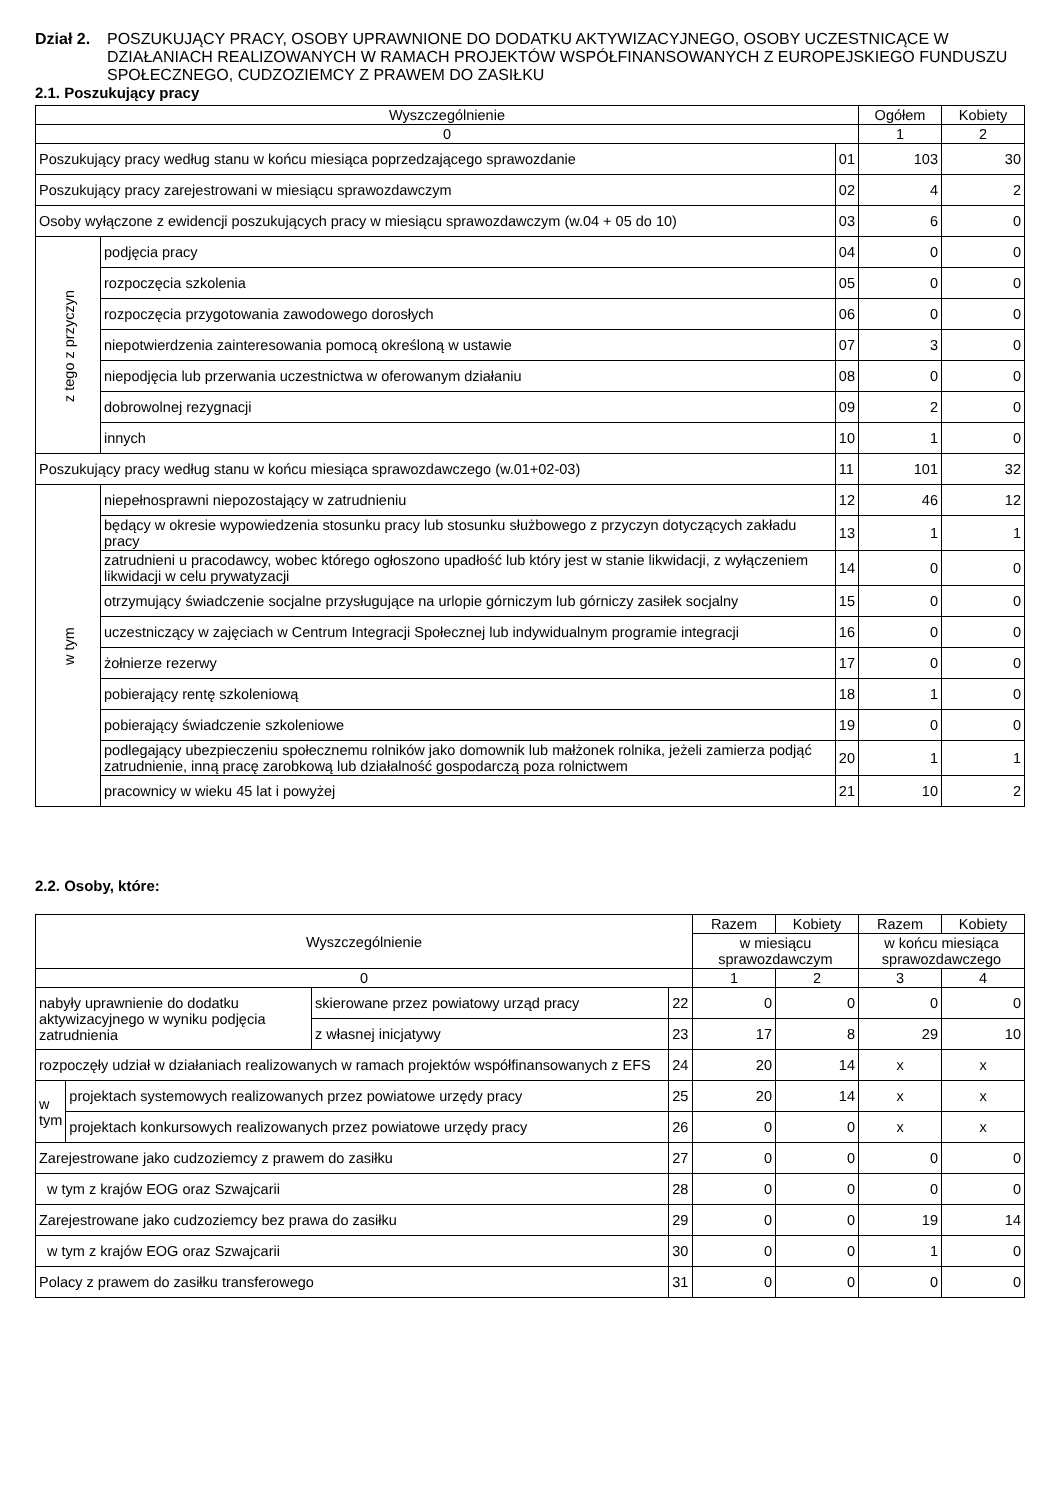Dział 2. POSZUKUJĄCY PRACY, OSOBY UPRAWNIONE DO DODATKU AKTYWIZACYJNEGO, OSOBY UCZESTNICĄCE W DZIAŁANIACH REALIZOWANYCH W RAMACH PROJEKTÓW WSPÓŁFINANSOWANYCH Z EUROPEJSKIEGO FUNDUSZU SPOŁECZNEGO, CUDZOZIEMCY Z PRAWEM DO ZASIŁKU
2.1. Poszukujący pracy
| Wyszczególnienie | | | Ogółem | Kobiety |
| 0 | | | 1 | 2 |
| Poszukujący pracy według stanu w końcu miesiąca poprzedzającego sprawozdanie | | 01 | 103 | 30 |
| Poszukujący pracy zarejestrowani w miesiącu sprawozdawczym | | 02 | 4 | 2 |
| Osoby wyłączone z ewidencji poszukujących pracy w miesiącu sprawozdawczym (w.04 + 05 do 10) | | 03 | 6 | 0 |
| z tego z przyczyn | podjęcia pracy | 04 | 0 | 0 |
| | rozpoczęcia szkolenia | 05 | 0 | 0 |
| | rozpoczęcia przygotowania zawodowego dorosłych | 06 | 0 | 0 |
| | niepotwierdzenia zainteresowania pomocą określoną w ustawie | 07 | 3 | 0 |
| | niepodjęcia lub przerwania uczestnictwa w oferowanym działaniu | 08 | 0 | 0 |
| | dobrowolnej rezygnacji | 09 | 2 | 0 |
| | innych | 10 | 1 | 0 |
| Poszukujący pracy według stanu w końcu miesiąca sprawozdawczego (w.01+02-03) | | 11 | 101 | 32 |
| w tym | niepełnosprawni niepozostający w zatrudnieniu | 12 | 46 | 12 |
| | będący w okresie wypowiedzenia stosunku pracy lub stosunku służbowego z przyczyn dotyczących zakładu pracy | 13 | 1 | 1 |
| | zatrudnieni u pracodawcy, wobec którego ogłoszono upadłość lub który jest w stanie likwidacji, z wyłączeniem likwidacji w celu prywatyzacji | 14 | 0 | 0 |
| | otrzymujący świadczenie socjalne przysługujące na urlopie górniczym lub górniczy zasiłek socjalny | 15 | 0 | 0 |
| | uczestniczący w zajęciach w Centrum Integracji Społecznej lub indywidualnym programie integracji | 16 | 0 | 0 |
| | żołnierze rezerwy | 17 | 0 | 0 |
| | pobierający rentę szkoleniową | 18 | 1 | 0 |
| | pobierający świadczenie szkoleniowe | 19 | 0 | 0 |
| | podlegający ubezpieczeniu społecznemu rolników jako domownik lub małżonek rolnika, jeżeli zamierza podjąć zatrudnienie, inną pracę zarobkową lub działalność gospodarczą poza rolnictwem | 20 | 1 | 1 |
| | pracownicy w wieku 45 lat i powyżej | 21 | 10 | 2 |
2.2. Osoby, które:
| Wyszczególnienie | | | | Razem | Kobiety | Razem | Kobiety |
| | | | | w miesiącu sprawozdawczym | | w końcu miesiąca sprawozdawczego | |
| 0 | | | | 1 | 2 | 3 | 4 |
| nabyły uprawnienie do dodatku aktywizacyjnego w wyniku podjęcia zatrudnienia | | skierowane przez powiatowy urząd pracy | 22 | 0 | 0 | 0 | 0 |
| | | z własnej inicjatywy | 23 | 17 | 8 | 29 | 10 |
| rozpoczęły udział w działaniach realizowanych w ramach projektów współfinansowanych z EFS | | | 24 | 20 | 14 | x | x |
| w tym | projektach systemowych realizowanych przez powiatowe urzędy pracy | | 25 | 20 | 14 | x | x |
| | projektach konkursowych realizowanych przez powiatowe urzędy pracy | | 26 | 0 | 0 | x | x |
| Zarejestrowane jako cudzoziemcy z prawem do zasiłku | | | 27 | 0 | 0 | 0 | 0 |
| w tym z krajów EOG oraz Szwajcarii | | | 28 | 0 | 0 | 0 | 0 |
| Zarejestrowane jako cudzoziemcy bez prawa do zasiłku | | | 29 | 0 | 0 | 19 | 14 |
| w tym z krajów EOG oraz Szwajcarii | | | 30 | 0 | 0 | 1 | 0 |
| Polacy z prawem do zasiłku transferowego | | | 31 | 0 | 0 | 0 | 0 |